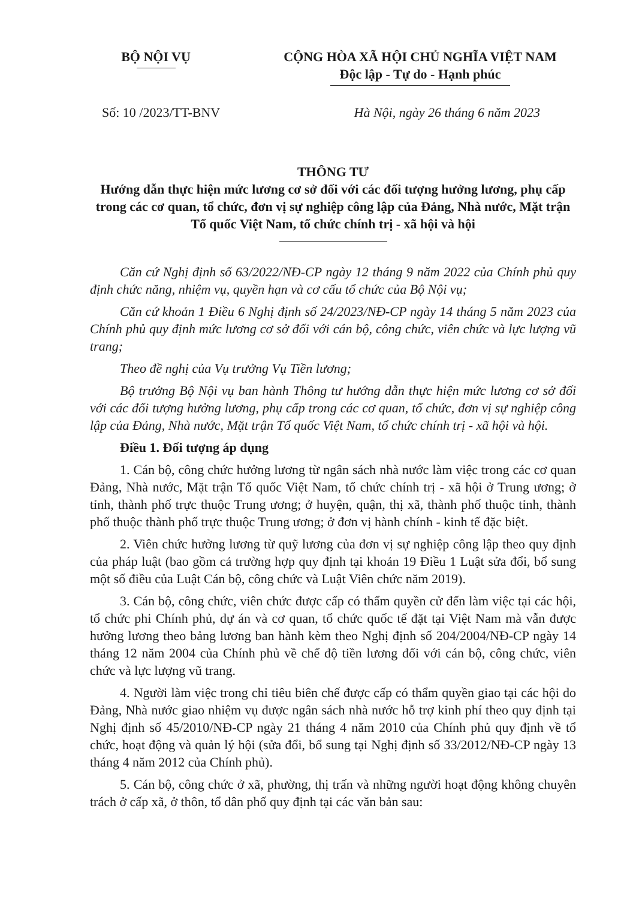BỘ NỘI VỤ CỘNG HÒA XÃ HỘI CHỦ NGHĨA VIỆT NAM
Độc lập - Tự do - Hạnh phúc
Số: 10 /2023/TT-BNV Hà Nội, ngày 26 tháng 6 năm 2023
THÔNG TƯ
Hướng dẫn thực hiện mức lương cơ sở đối với các đối tượng hưởng lương, phụ cấp trong các cơ quan, tổ chức, đơn vị sự nghiệp công lập của Đảng, Nhà nước, Mặt trận Tổ quốc Việt Nam, tổ chức chính trị - xã hội và hội
Căn cứ Nghị định số 63/2022/NĐ-CP ngày 12 tháng 9 năm 2022 của Chính phủ quy định chức năng, nhiệm vụ, quyền hạn và cơ cấu tổ chức của Bộ Nội vụ;
Căn cứ khoản 1 Điều 6 Nghị định số 24/2023/NĐ-CP ngày 14 tháng 5 năm 2023 của Chính phủ quy định mức lương cơ sở đối với cán bộ, công chức, viên chức và lực lượng vũ trang;
Theo đề nghị của Vụ trưởng Vụ Tiền lương;
Bộ trưởng Bộ Nội vụ ban hành Thông tư hướng dẫn thực hiện mức lương cơ sở đối với các đối tượng hưởng lương, phụ cấp trong các cơ quan, tổ chức, đơn vị sự nghiệp công lập của Đảng, Nhà nước, Mặt trận Tổ quốc Việt Nam, tổ chức chính trị - xã hội và hội.
Điều 1. Đối tượng áp dụng
1. Cán bộ, công chức hưởng lương từ ngân sách nhà nước làm việc trong các cơ quan Đảng, Nhà nước, Mặt trận Tổ quốc Việt Nam, tổ chức chính trị - xã hội ở Trung ương; ở tỉnh, thành phố trực thuộc Trung ương; ở huyện, quận, thị xã, thành phố thuộc tỉnh, thành phố thuộc thành phố trực thuộc Trung ương; ở đơn vị hành chính - kinh tế đặc biệt.
2. Viên chức hưởng lương từ quỹ lương của đơn vị sự nghiệp công lập theo quy định của pháp luật (bao gồm cả trường hợp quy định tại khoản 19 Điều 1 Luật sửa đổi, bổ sung một số điều của Luật Cán bộ, công chức và Luật Viên chức năm 2019).
3. Cán bộ, công chức, viên chức được cấp có thẩm quyền cử đến làm việc tại các hội, tổ chức phi Chính phủ, dự án và cơ quan, tổ chức quốc tế đặt tại Việt Nam mà vẫn được hưởng lương theo bảng lương ban hành kèm theo Nghị định số 204/2004/NĐ-CP ngày 14 tháng 12 năm 2004 của Chính phủ về chế độ tiền lương đối với cán bộ, công chức, viên chức và lực lượng vũ trang.
4. Người làm việc trong chỉ tiêu biên chế được cấp có thẩm quyền giao tại các hội do Đảng, Nhà nước giao nhiệm vụ được ngân sách nhà nước hỗ trợ kinh phí theo quy định tại Nghị định số 45/2010/NĐ-CP ngày 21 tháng 4 năm 2010 của Chính phủ quy định về tổ chức, hoạt động và quản lý hội (sửa đổi, bổ sung tại Nghị định số 33/2012/NĐ-CP ngày 13 tháng 4 năm 2012 của Chính phủ).
5. Cán bộ, công chức ở xã, phường, thị trấn và những người hoạt động không chuyên trách ở cấp xã, ở thôn, tổ dân phố quy định tại các văn bản sau: